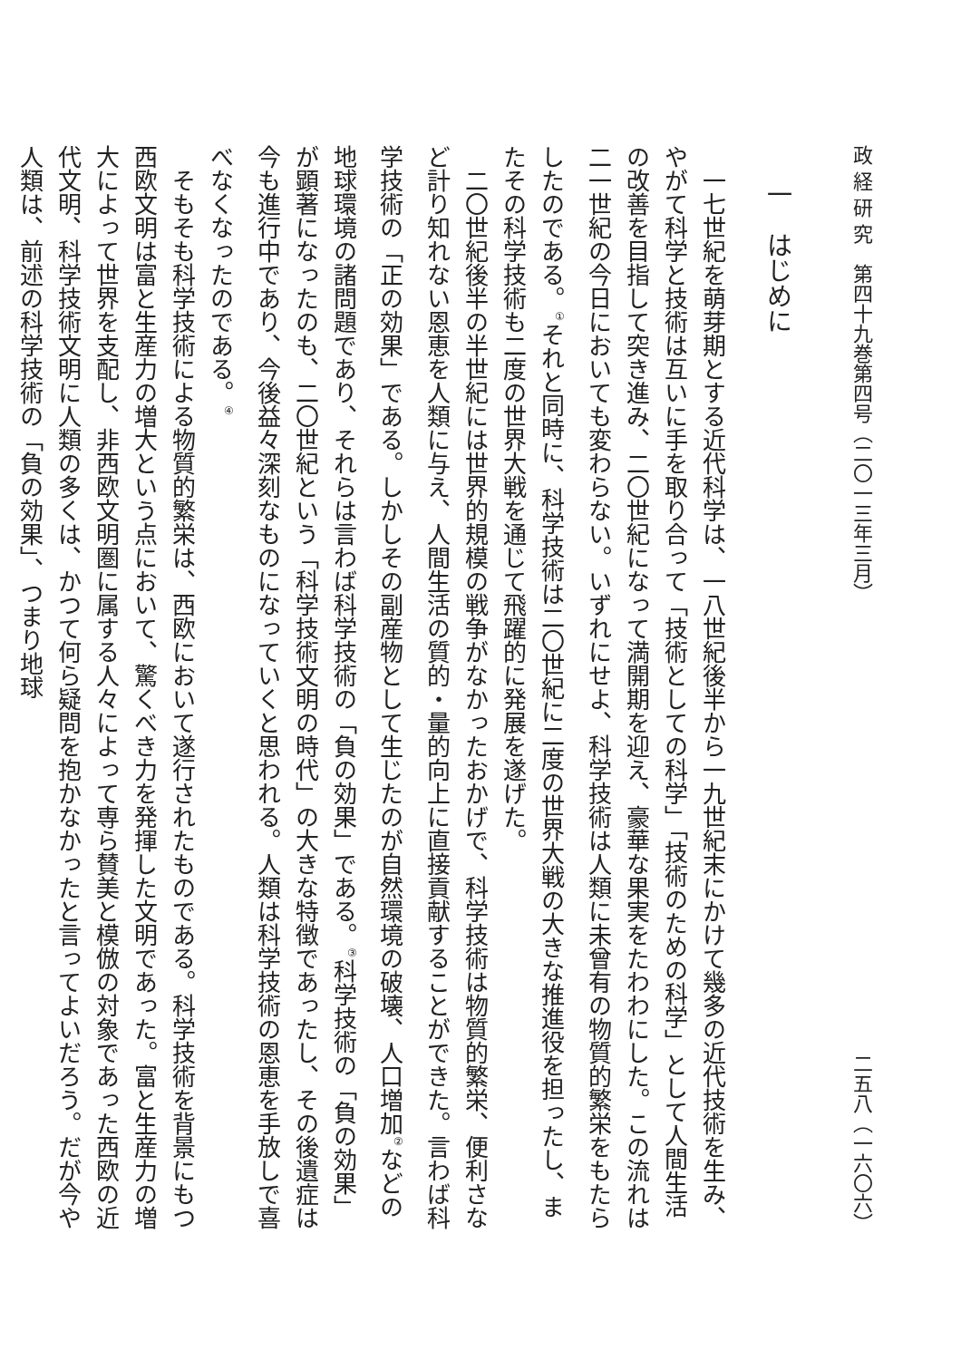政 経 研 究　第四十九巻第四号（二〇一三年三月） 二五八（一六〇六）
一　はじめに
一七世紀を萌芽期とする近代科学は、一八世紀後半から一九世紀末にかけて幾多の近代技術を生み、やがて科学と技術は互いに手を取り合って「技術としての科学」「技術のための科学」として人間生活の改善を目指して突き進み、二〇世紀になって満開期を迎え、豪華な果実をたわわにした。この流れは二一世紀の今日においても変わらない。いずれにせよ、科学技術は人類に未曾有の物質的繁栄をもたらしたのである。<sup>①</sup>それと同時に、科学技術は二〇世紀に二度の世界大戦の大きな推進役を担ったし、またその科学技術も二度の世界大戦を通じて飛躍的に発展を遂げた。
二〇世紀後半の半世紀には世界的規模の戦争がなかったおかげで、科学技術は物質的繁栄、便利さなど計り知れない恩恵を人類に与え、人間生活の質的・量的向上に直接貢献することができた。言わば科学技術の「正の効果」である。しかしその副産物として生じたのが自然環境の破壊、人口増加<sup>②</sup>などの地球環境の諸問題であり、それらは言わば科学技術の「負の効果」である。<sup>③</sup>科学技術の「負の効果」が顕著になったのも、二〇世紀という「科学技術文明の時代」の大きな特徴であったし、その後遺症は今も進行中であり、今後益々深刻なものになっていくと思われる。人類は科学技術の恩恵を手放しで喜べなくなったのである。<sup>④</sup>
そもそも科学技術による物質的繁栄は、西欧において遂行されたものである。科学技術を背景にもつ西欧文明は富と生産力の増大という点において、驚くべき力を発揮した文明であった。富と生産力の増大によって世界を支配し、非西欧文明圏に属する人々によって専ら賛美と模倣の対象であった西欧の近代文明、科学技術文明に人類の多くは、かつて何ら疑問を抱かなかったと言ってよいだろう。だが今や人類は、前述の科学技術の「負の効果」、つまり地球